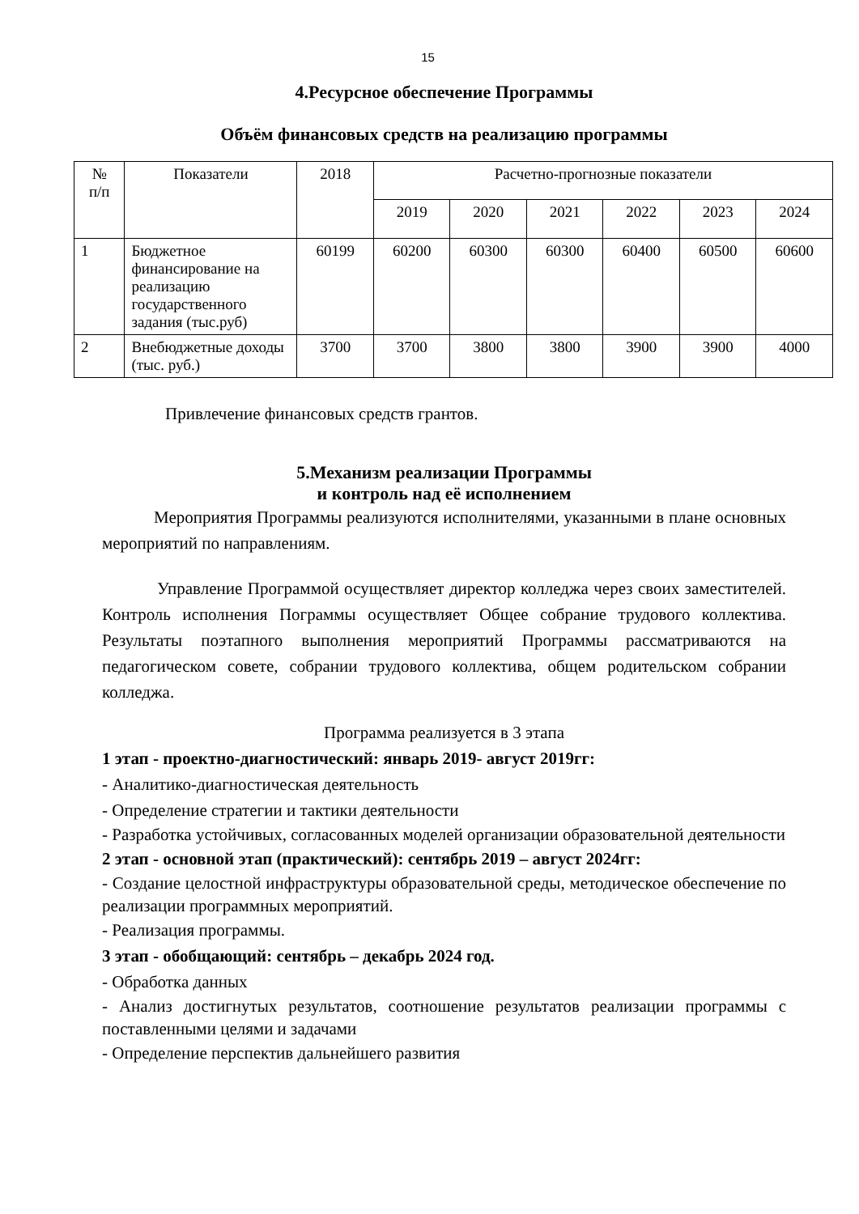15
4.Ресурсное обеспечение Программы
Объём финансовых средств на реализацию программы
| № п/п | Показатели | 2018 | Расчетно-прогнозные показатели | | | | | |
| --- | --- | --- | --- | --- | --- | --- | --- | --- |
| | | | 2019 | 2020 | 2021 | 2022 | 2023 | 2024 |
| 1 | Бюджетное финансирование на реализацию государственного задания (тыс.руб) | 60199 | 60200 | 60300 | 60300 | 60400 | 60500 | 60600 |
| 2 | Внебюджетные доходы (тыс. руб.) | 3700 | 3700 | 3800 | 3800 | 3900 | 3900 | 4000 |
Привлечение финансовых средств грантов.
5.Механизм реализации Программы
и контроль над её исполнением
Мероприятия Программы реализуются исполнителями, указанными в плане основных мероприятий по направлениям.
Управление Программой осуществляет директор колледжа через своих заместителей. Контроль исполнения Пограммы осуществляет Общее собрание трудового коллектива. Результаты поэтапного выполнения мероприятий Программы рассматриваются на педагогическом совете, собрании трудового коллектива, общем родительском собрании колледжа.
Программа реализуется в 3 этапа
1 этап - проектно-диагностический: январь 2019- август 2019гг:
- Аналитико-диагностическая деятельность
- Определение стратегии и тактики деятельности
- Разработка устойчивых, согласованных моделей организации образовательной деятельности
2 этап - основной этап (практический): сентябрь 2019 – август 2024гг:
- Создание целостной инфраструктуры образовательной среды, методическое обеспечение по реализации программных мероприятий.
- Реализация программы.
3 этап - обобщающий: сентябрь – декабрь 2024 год.
- Обработка данных
- Анализ достигнутых результатов, соотношение результатов реализации программы с поставленными целями и задачами
- Определение перспектив дальнейшего развития